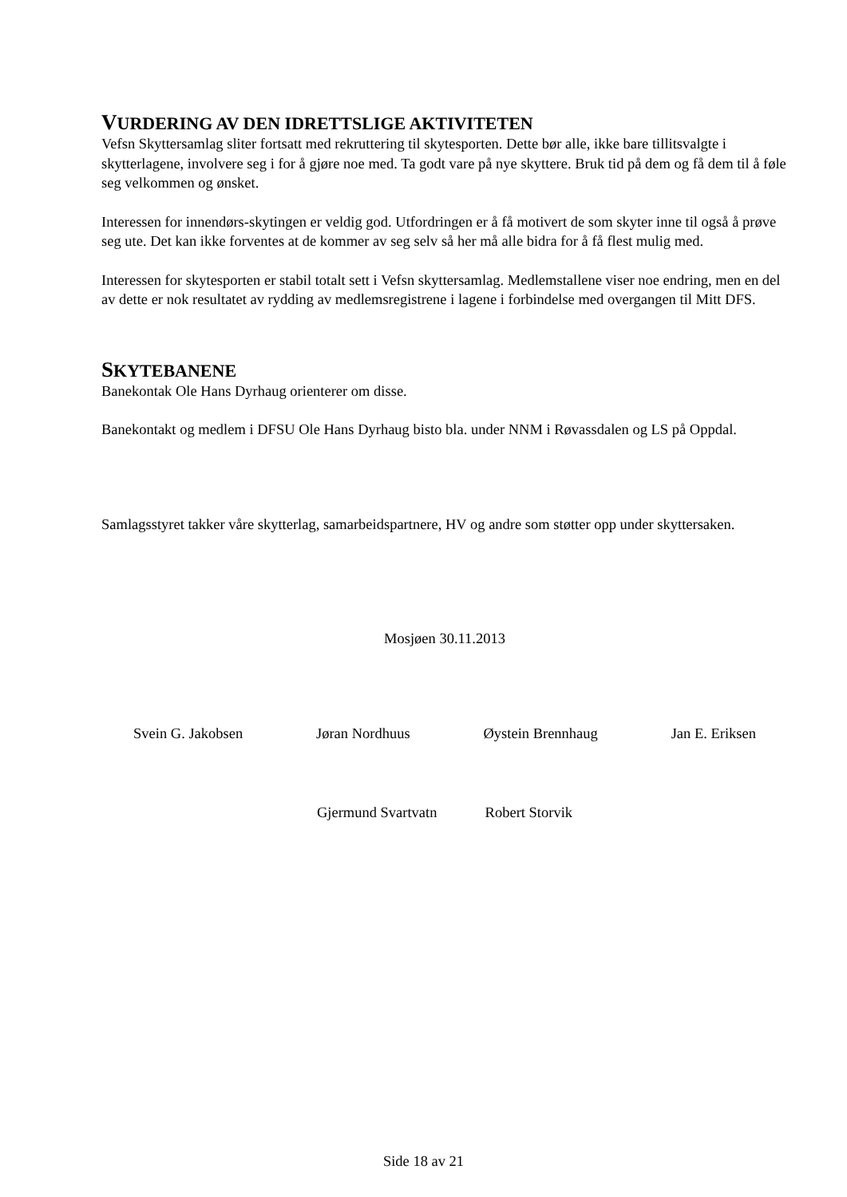VURDERING AV DEN IDRETTSLIGE AKTIVITETEN
Vefsn Skyttersamlag sliter fortsatt med rekruttering til skytesporten. Dette bør alle, ikke bare tillitsvalgte i skytterlagene, involvere seg i for å gjøre noe med. Ta godt vare på nye skyttere. Bruk tid på dem og få dem til å føle seg velkommen og ønsket.
Interessen for innendørs-skytingen er veldig god. Utfordringen er å få motivert de som skyter inne til også å prøve seg ute. Det kan ikke forventes at de kommer av seg selv så her må alle bidra for å få flest mulig med.
Interessen for skytesporten er stabil totalt sett i Vefsn skyttersamlag. Medlemstallene viser noe endring, men en del av dette er nok resultatet av rydding av medlemsregistrene i lagene i forbindelse med overgangen til Mitt DFS.
SKYTEBANENE
Banekontak Ole Hans Dyrhaug orienterer om disse.
Banekontakt og medlem i DFSU Ole Hans Dyrhaug bisto bla. under NNM i Røvassdalen og LS på Oppdal.
Samlagsstyret takker våre skytterlag, samarbeidspartnere, HV og andre som støtter opp under skyttersaken.
Mosjøen 30.11.2013
Svein G. Jakobsen Jøran Nordhuus Øystein Brennhaug Jan E. Eriksen
Gjermund Svartvatn Robert Storvik
Side 18 av 21